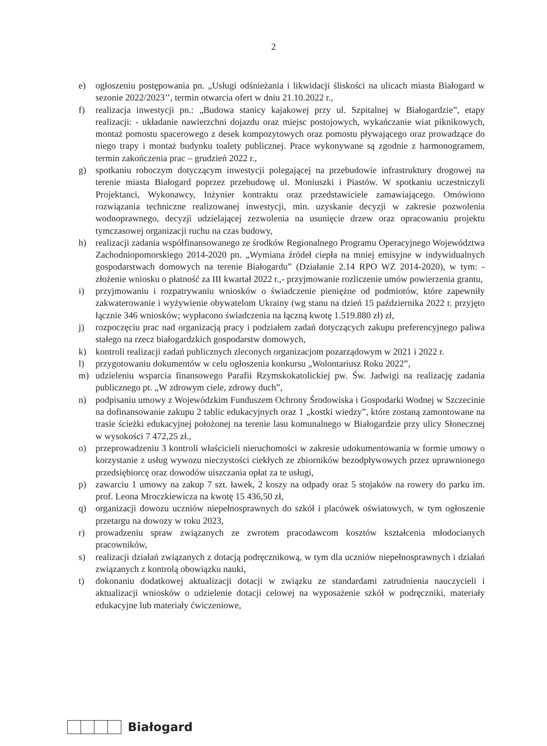2
e) ogłoszeniu postępowania pn. „Usługi odśnieżania i likwidacji śliskości na ulicach miasta Białogard w sezonie 2022/2023’’, termin otwarcia ofert w dniu 21.10.2022 r.,
f) realizacja inwestycji pn.: „Budowa stanicy kajakowej przy ul. Szpitalnej w Białogardzie”, etapy realizacji: - układanie nawierzchni dojazdu oraz miejsc postojowych, wykańczanie wiat piknikowych, montaż pomostu spacerowego z desek kompozytowych oraz pomostu pływającego oraz prowadzące do niego trapy i montaż budynku toalety publicznej. Prace wykonywane są zgodnie z harmonogramem, termin zakończenia prac – grudzień 2022 r.,
g) spotkaniu roboczym dotyczącym inwestycji polegającej na przebudowie infrastruktury drogowej na terenie miasta Białogard poprzez przebudowę ul. Moniuszki i Piastów. W spotkaniu uczestniczyli Projektanci, Wykonawcy, Inżynier kontraktu oraz przedstawiciele zamawiającego. Omówiono rozwiązania techniczne realizowanej inwestycji, min. uzyskanie decyzji w zakresie pozwolenia wodnoprawnego, decyzji udzielającej zezwolenia na usunięcie drzew oraz opracowaniu projektu tymczasowej organizacji ruchu na czas budowy,
h) realizacji zadania współfinansowanego ze środków Regionalnego Programu Operacyjnego Województwa Zachodniopomorskiego 2014-2020 pn. „Wymiana źródeł ciepła na mniej emisyjne w indywidualnych gospodarstwach domowych na terenie Białogardu” (Działanie 2.14 RPO WZ 2014-2020), w tym: - złożenie wniosku o płatność za III kwartał 2022 r.,- przyjmowanie rozliczenie umów powierzenia grantu,
i) przyjmowaniu i rozpatrywaniu wniosków o świadczenie pieniężne od podmiotów, które zapewniły zakwaterowanie i wyżywienie obywatelom Ukrainy (wg stanu na dzień 15 października 2022 r. przyjęto łącznie 346 wniosków; wypłacono świadczenia na łączną kwotę 1.519.880 zł) zł,
j) rozpoczęciu prac nad organizacją pracy i podziałem zadań dotyczących zakupu preferencyjnego paliwa stałego na rzecz białogardzkich gospodarstw domowych,
k) kontroli realizacji zadań publicznych zleconych organizacjom pozarządowym w 2021 i 2022 r.
l) przygotowaniu dokumentów w celu ogłoszenia konkursu „Wolontariusz Roku 2022”,
m) udzieleniu wsparcia finansowego Parafii Rzymskokatolickiej pw. Św. Jadwigi na realizację zadania publicznego pt. „W zdrowym ciele, zdrowy duch”,
n) podpisaniu umowy z Wojewódzkim Funduszem Ochrony Środowiska i Gospodarki Wodnej w Szczecinie na dofinansowanie zakupu 2 tablic edukacyjnych oraz 1 „kostki wiedzy”, które zostaną zamontowane na trasie ścieżki edukacyjnej położonej na terenie lasu komunalnego w Białogardzie przy ulicy Słonecznej w wysokości 7 472,25 zł.,
o) przeprowadzeniu 3 kontroli właścicieli nieruchomości w zakresie udokumentowania w formie umowy o korzystanie z usług wywozu nieczystości ciekłych ze zbiorników bezodpływowych przez uprawnionego przedsiębiorcę oraz dowodów uiszczania opłat za te usługi,
p) zawarciu 1 umowy na zakup 7 szt. ławek, 2 koszy na odpady oraz 5 stojaków na rowery do parku im. prof. Leona Mroczkiewicza na kwotę 15 436,50 zł,
q) organizacji dowozu uczniów niepełnosprawnych do szkół i placówek oświatowych, w tym ogłoszenie przetargu na dowozy w roku 2023,
r) prowadzeniu spraw związanych ze zwrotem pracodawcom kosztów kształcenia młodocianych pracowników,
s) realizacji działań związanych z dotacją podręcznikową, w tym dla uczniów niepełnosprawnych i działań związanych z kontrolą obowiązku nauki,
t) dokonaniu dodatkowej aktualizacji dotacji w związku ze standardami zatrudnienia nauczycieli i aktualizacji wniosków o udzielenie dotacji celowej na wyposażenie szkół w podręczniki, materiały edukacyjne lub materiały ćwiczeniowe,
Białogard